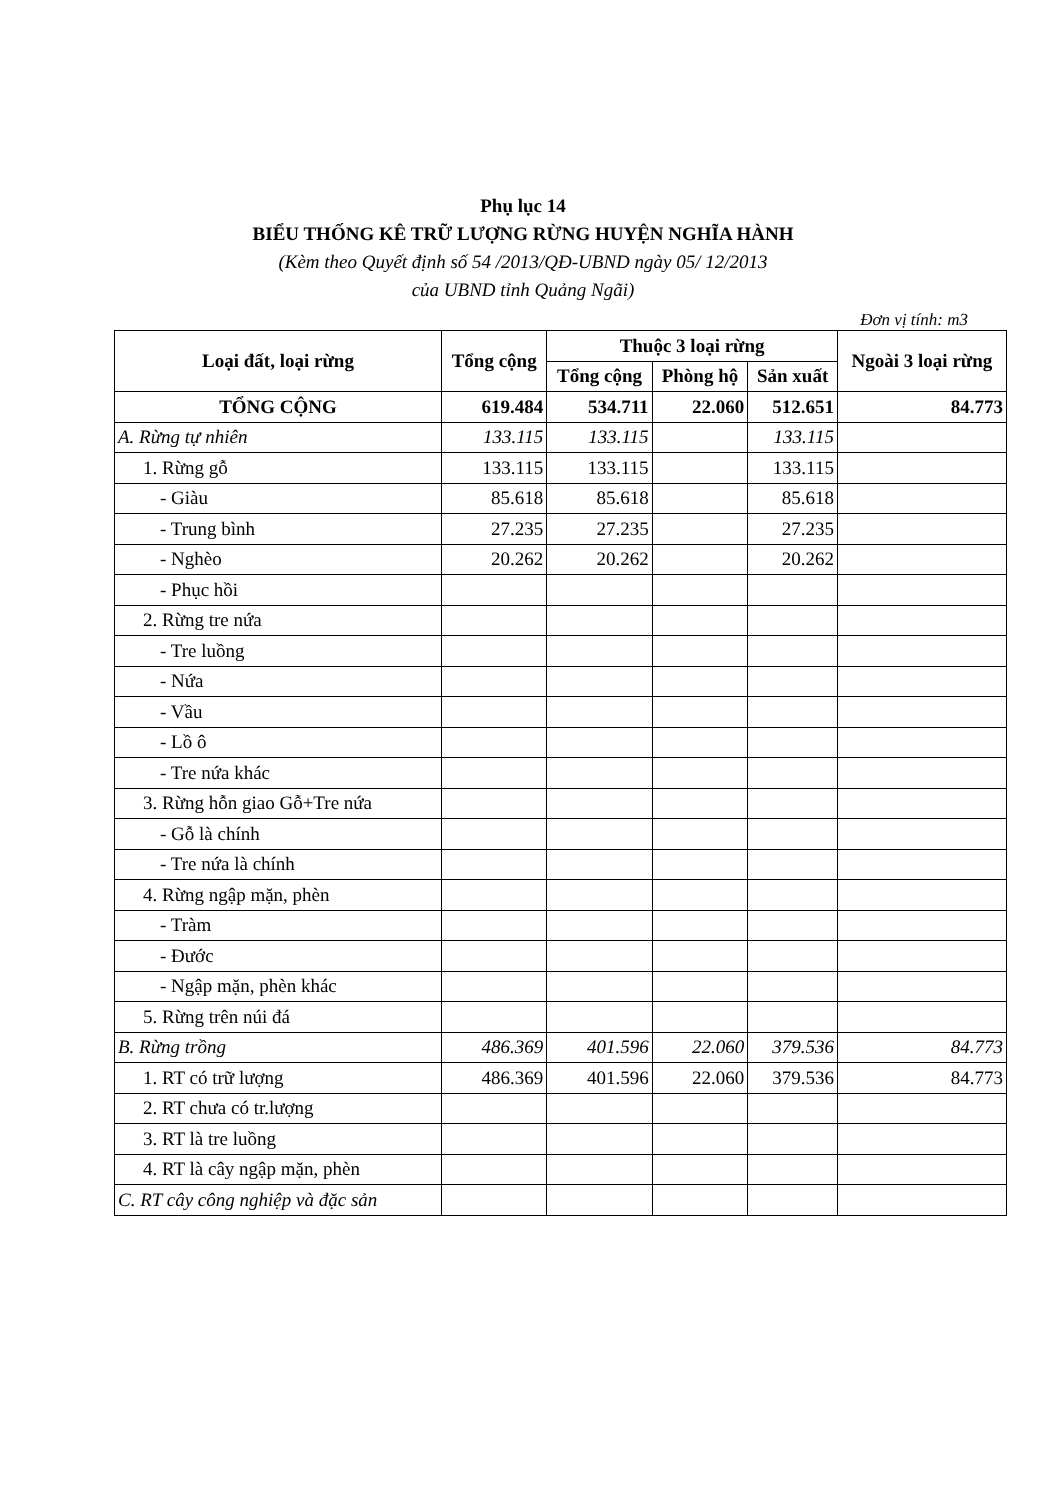Phụ lục 14
BIỂU THỐNG KÊ TRỮ LƯỢNG RỪNG HUYỆN NGHĨA HÀNH
(Kèm theo Quyết định số 54 /2013/QĐ-UBND ngày 05/ 12/2013
của UBND tỉnh Quảng Ngãi)
Đơn vị tính: m3
| Loại đất, loại rừng | Tổng cộng | Thuộc 3 loại rừng | | | Ngoài 3 loại rừng |
| --- | --- | --- | --- | --- | --- |
| | | Tổng cộng | Phòng hộ | Sản xuất | |
| TỔNG CỘNG | 619.484 | 534.711 | 22.060 | 512.651 | 84.773 |
| A. Rừng tự nhiên | 133.115 | 133.115 | | 133.115 | |
| 1. Rừng gỗ | 133.115 | 133.115 | | 133.115 | |
| - Giàu | 85.618 | 85.618 | | 85.618 | |
| - Trung bình | 27.235 | 27.235 | | 27.235 | |
| - Nghèo | 20.262 | 20.262 | | 20.262 | |
| - Phục hồi | | | | | |
| 2. Rừng tre nứa | | | | | |
| - Tre luồng | | | | | |
| - Nứa | | | | | |
| - Vầu | | | | | |
| - Lồ ô | | | | | |
| - Tre nứa khác | | | | | |
| 3. Rừng hỗn giao Gỗ+Tre nứa | | | | | |
| - Gỗ là chính | | | | | |
| - Tre nứa là chính | | | | | |
| 4. Rừng ngập mặn, phèn | | | | | |
| - Tràm | | | | | |
| - Đước | | | | | |
| - Ngập mặn, phèn khác | | | | | |
| 5. Rừng trên núi đá | | | | | |
| B. Rừng trồng | 486.369 | 401.596 | 22.060 | 379.536 | 84.773 |
| 1. RT có trữ lượng | 486.369 | 401.596 | 22.060 | 379.536 | 84.773 |
| 2. RT chưa có tr.lượng | | | | | |
| 3. RT là tre luồng | | | | | |
| 4. RT là cây ngập mặn, phèn | | | | | |
| C. RT cây công nghiệp và đặc sản | | | | | |